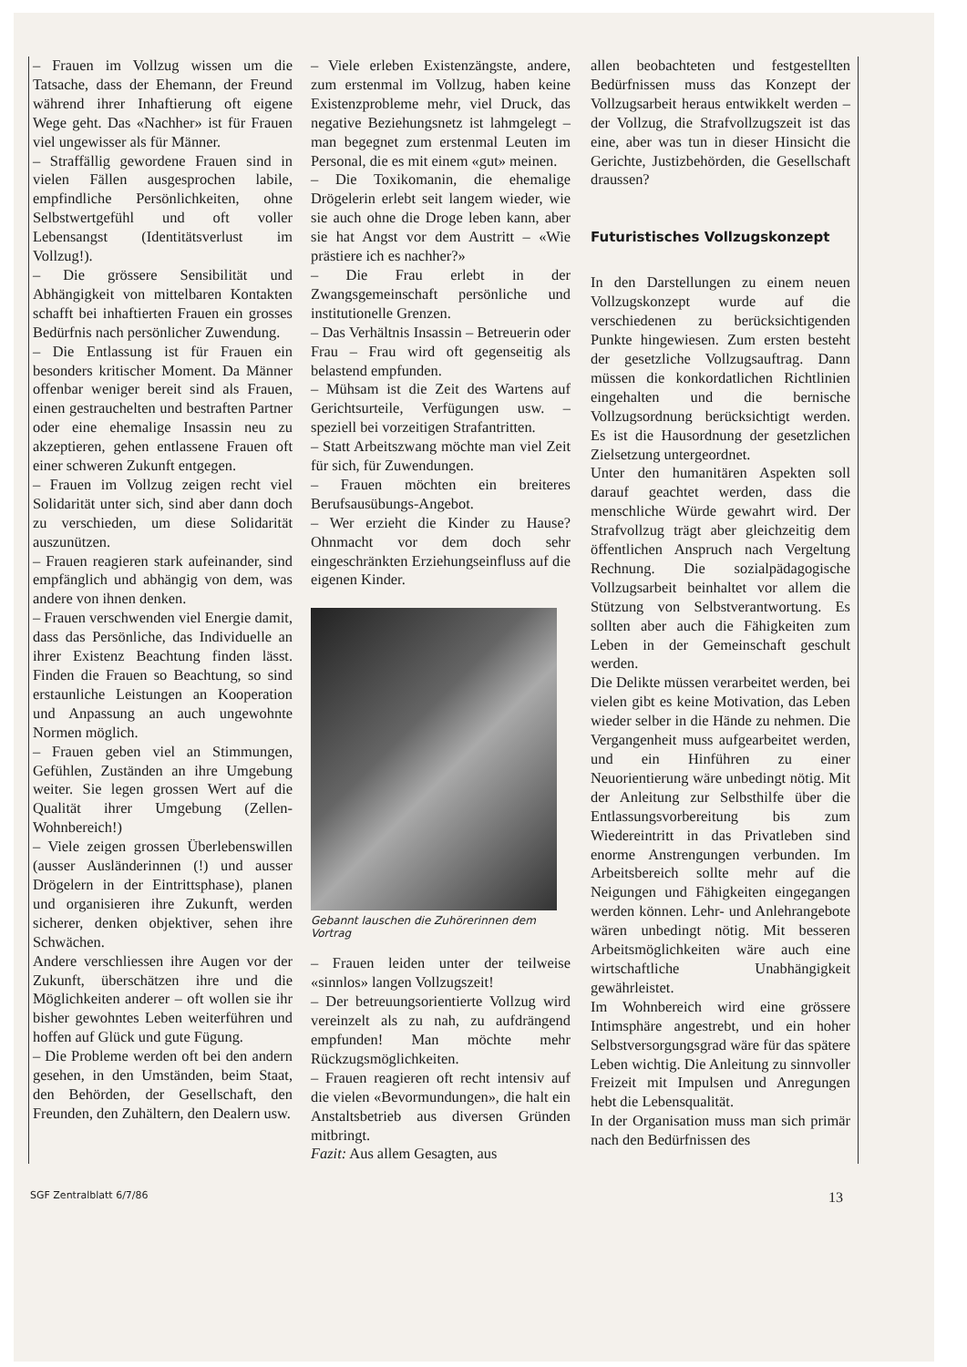– Frauen im Vollzug wissen um die Tatsache, dass der Ehemann, der Freund während ihrer Inhaftierung oft eigene Wege geht. Das «Nachher» ist für Frauen viel ungewisser als für Männer.
– Straffällig gewordene Frauen sind in vielen Fällen ausgesprochen labile, empfindliche Persönlichkeiten, ohne Selbstwertgefühl und oft voller Lebensangst (Identitätsverlust im Vollzug!).
– Die grössere Sensibilität und Abhängigkeit von mittelbaren Kontakten schafft bei inhaftierten Frauen ein grosses Bedürfnis nach persönlicher Zuwendung.
– Die Entlassung ist für Frauen ein besonders kritischer Moment. Da Männer offenbar weniger bereit sind als Frauen, einen gestrauchelten und bestraften Partner oder eine ehemalige Insassin neu zu akzeptieren, gehen entlassene Frauen oft einer schweren Zukunft entgegen.
– Frauen im Vollzug zeigen recht viel Solidarität unter sich, sind aber dann doch zu verschieden, um diese Solidarität auszunützen.
– Frauen reagieren stark aufeinander, sind empfänglich und abhängig von dem, was andere von ihnen denken.
– Frauen verschwenden viel Energie damit, dass das Persönliche, das Individuelle an ihrer Existenz Beachtung finden lässt. Finden die Frauen so Beachtung, so sind erstaunliche Leistungen an Kooperation und Anpassung an auch ungewohnte Normen möglich.
– Frauen geben viel an Stimmungen, Gefühlen, Zuständen an ihre Umgebung weiter. Sie legen grossen Wert auf die Qualität ihrer Umgebung (Zellen-Wohnbereich!)
– Viele zeigen grossen Überlebenswillen (ausser Ausländerinnen (!) und ausser Drögelern in der Eintrittsphase), planen und organisieren ihre Zukunft, werden sicherer, denken objektiver, sehen ihre Schwächen.
Andere verschliessen ihre Augen vor der Zukunft, überschätzen ihre und die Möglichkeiten anderer – oft wollen sie ihr bisher gewohntes Leben weiterführen und hoffen auf Glück und gute Fügung.
– Die Probleme werden oft bei den andern gesehen, in den Umständen, beim Staat, den Behörden, der Gesellschaft, den Freunden, den Zuhältern, den Dealern usw.
– Viele erleben Existenzängste, andere, zum erstenmal im Vollzug, haben keine Existenzprobleme mehr, viel Druck, das negative Beziehungsnetz ist lahmgelegt – man begegnet zum erstenmal Leuten im Personal, die es mit einem «gut» meinen.
– Die Toxikomanin, die ehemalige Drögelerin erlebt seit langem wieder, wie sie auch ohne die Droge leben kann, aber sie hat Angst vor dem Austritt – «Wie prästiere ich es nachher?»
– Die Frau erlebt in der Zwangsgemeinschaft persönliche und institutionelle Grenzen.
– Das Verhältnis Insassin – Betreuerin oder Frau – Frau wird oft gegenseitig als belastend empfunden.
– Mühsam ist die Zeit des Wartens auf Gerichtsurteile, Verfügungen usw. – speziell bei vorzeitigen Strafantritten.
– Statt Arbeitszwang möchte man viel Zeit für sich, für Zuwendungen.
– Frauen möchten ein breiteres Berufsausübungs-Angebot.
– Wer erzieht die Kinder zu Hause? Ohnmacht vor dem doch sehr eingeschränkten Erziehungseinfluss auf die eigenen Kinder.
Gebannt lauschen die Zuhörerinnen dem Vortrag
– Frauen leiden unter der teilweise «sinnlos» langen Vollzugszeit!
– Der betreuungsorientierte Vollzug wird vereinzelt als zu nah, zu aufdrängend empfunden! Man möchte mehr Rückzugsmöglichkeiten.
– Frauen reagieren oft recht intensiv auf die vielen «Bevormundungen», die halt ein Anstaltsbetrieb aus diversen Gründen mitbringt.
Fazit: Aus allem Gesagten, aus
allen beobachteten und festgestellten Bedürfnissen muss das Konzept der Vollzugsarbeit heraus entwikkelt werden – der Vollzug, die Strafvollzugszeit ist das eine, aber was tun in dieser Hinsicht die Gerichte, Justizbehörden, die Gesellschaft draussen?
Futuristisches Vollzugskonzept
In den Darstellungen zu einem neuen Vollzugskonzept wurde auf die verschiedenen zu berücksichtigenden Punkte hingewiesen. Zum ersten besteht der gesetzliche Vollzugsauftrag. Dann müssen die konkordatlichen Richtlinien eingehalten und die bernische Vollzugsordnung berücksichtigt werden. Es ist die Hausordnung der gesetzlichen Zielsetzung untergeordnet.
Unter den humanitären Aspekten soll darauf geachtet werden, dass die menschliche Würde gewahrt wird. Der Strafvollzug trägt aber gleichzeitig dem öffentlichen Anspruch nach Vergeltung Rechnung. Die sozialpädagogische Vollzugsarbeit beinhaltet vor allem die Stützung von Selbstverantwortung. Es sollten aber auch die Fähigkeiten zum Leben in der Gemeinschaft geschult werden.
Die Delikte müssen verarbeitet werden, bei vielen gibt es keine Motivation, das Leben wieder selber in die Hände zu nehmen. Die Vergangenheit muss aufgearbeitet werden, und ein Hinführen zu einer Neuorientierung wäre unbedingt nötig. Mit der Anleitung zur Selbsthilfe über die Entlassungsvorbereitung bis zum Wiedereintritt in das Privatleben sind enorme Anstrengungen verbunden. Im Arbeitsbereich sollte mehr auf die Neigungen und Fähigkeiten eingegangen werden können. Lehr- und Anlehrangebote wären unbedingt nötig. Mit besseren Arbeitsmöglichkeiten wäre auch eine wirtschaftliche Unabhängigkeit gewährleistet.
Im Wohnbereich wird eine grössere Intimsphäre angestrebt, und ein hoher Selbstversorgungsgrad wäre für das spätere Leben wichtig. Die Anleitung zu sinnvoller Freizeit mit Impulsen und Anregungen hebt die Lebensqualität.
In der Organisation muss man sich primär nach den Bedürfnissen des
SGF Zentralblatt 6/7/86 13